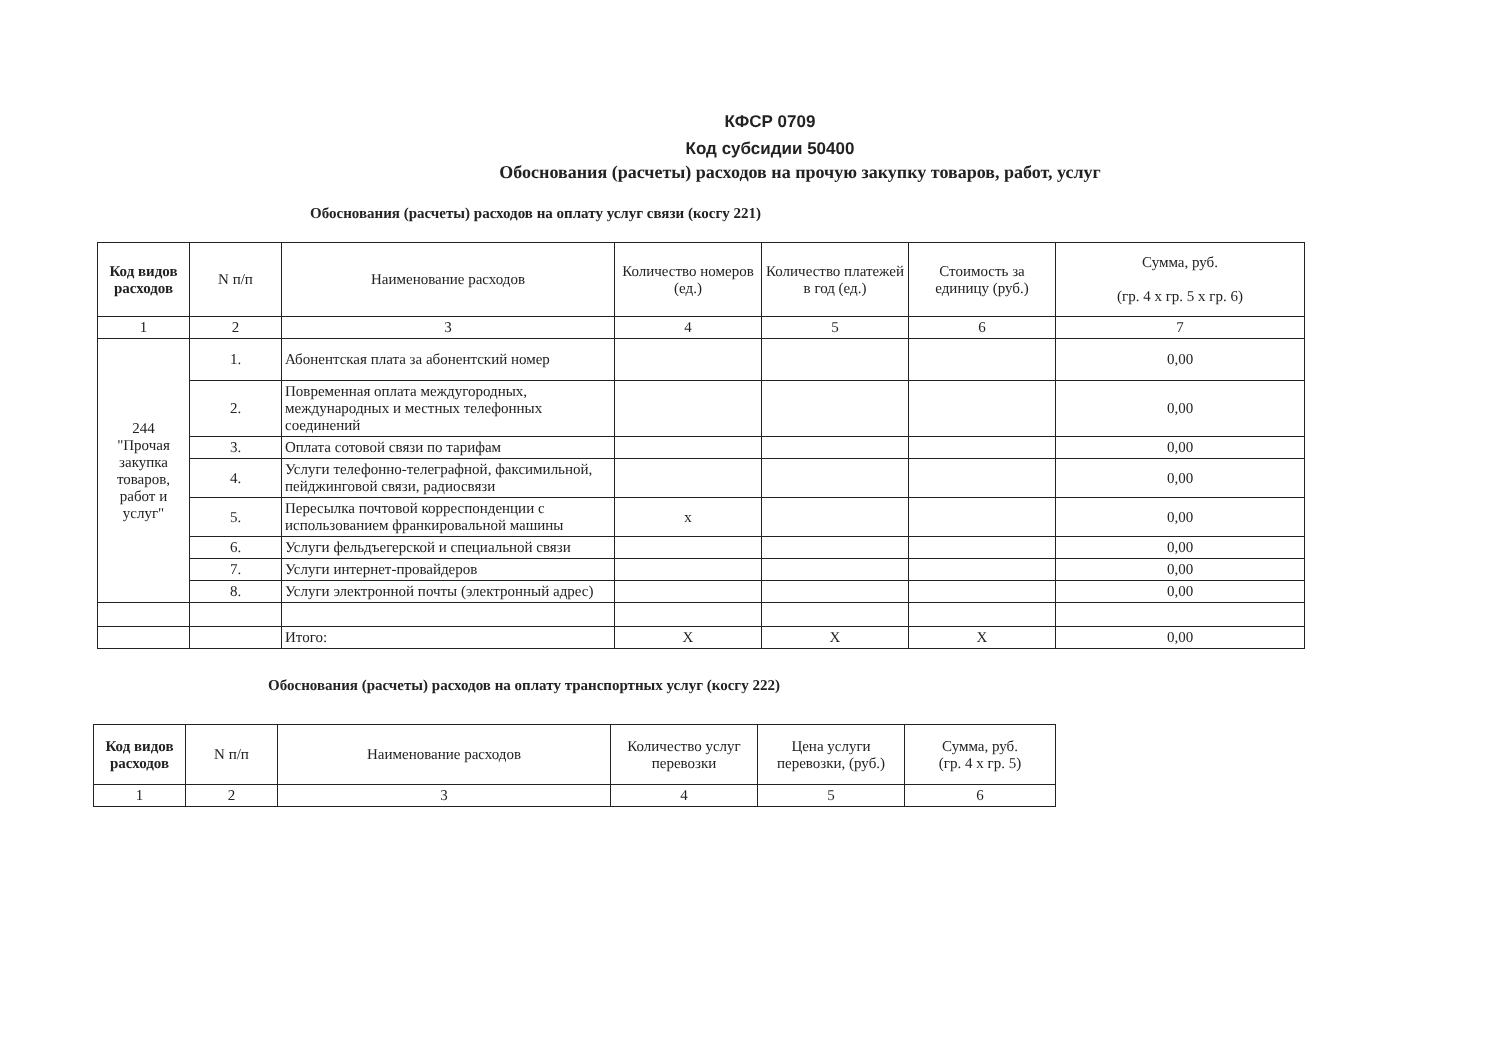КФСР 0709
Код субсидии 50400
Обоснования (расчеты) расходов на прочую закупку товаров, работ, услуг
Обоснования (расчеты) расходов на оплату услуг связи (косгу 221)
| Код видов расходов | N п/п | Наименование расходов | Количество номеров (ед.) | Количество платежей в год (ед.) | Стоимость за единицу (руб.) | Сумма, руб. (гр. 4 х гр. 5 х гр. 6) |
| --- | --- | --- | --- | --- | --- | --- |
| 1 | 2 | 3 | 4 | 5 | 6 | 7 |
| 244 "Прочая закупка товаров, работ и услуг" | 1. | Абонентская плата за абонентский номер | | | | 0,00 |
| | 2. | Повременная оплата междугородных, международных и местных телефонных соединений | | | | 0,00 |
| | 3. | Оплата сотовой связи по тарифам | | | | 0,00 |
| | 4. | Услуги телефонно-телеграфной, факсимильной, пейджинговой связи, радиосвязи | | | | 0,00 |
| | 5. | Пересылка почтовой корреспонденции с использованием франкировальной машины | x | | | 0,00 |
| | 6. | Услуги фельдъегерской и специальной связи | | | | 0,00 |
| | 7. | Услуги интернет-провайдеров | | | | 0,00 |
| | 8. | Услуги электронной почты (электронный адрес) | | | | 0,00 |
| | | Итого: | X | X | X | 0,00 |
Обоснования (расчеты) расходов на оплату транспортных услуг (косгу 222)
| Код видов расходов | N п/п | Наименование расходов | Количество услуг перевозки | Цена услуги перевозки, (руб.) | Сумма, руб. (гр. 4 х гр. 5) |
| --- | --- | --- | --- | --- | --- |
| 1 | 2 | 3 | 4 | 5 | 6 |